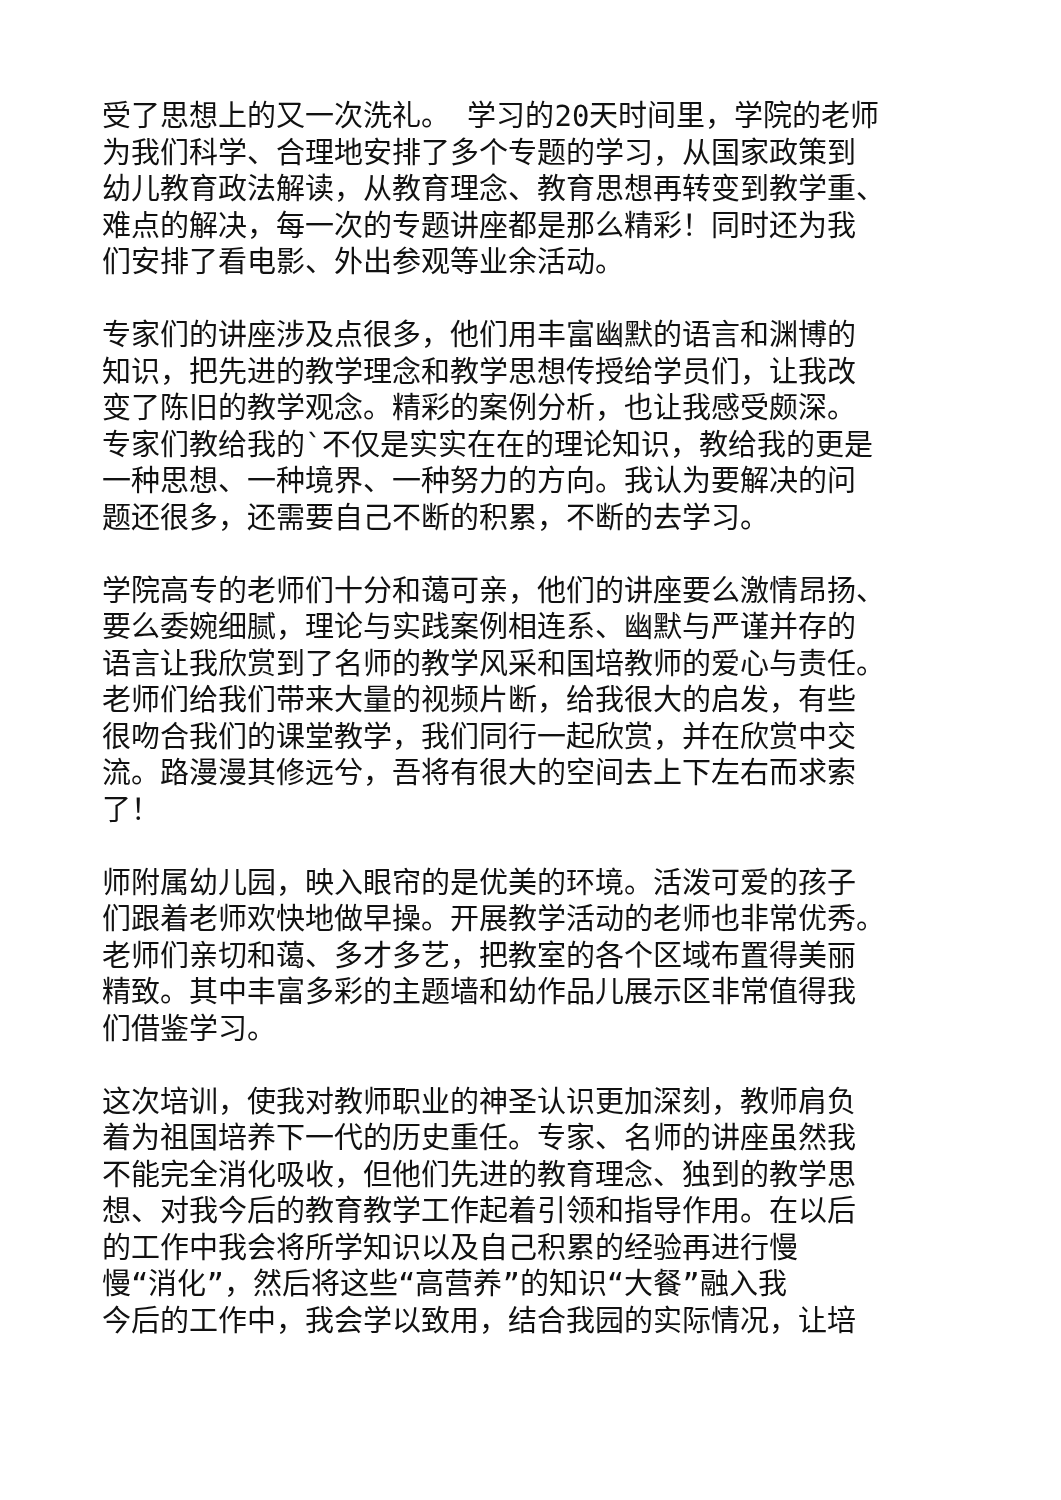受了思想上的又一次洗礼。 学习的20天时间里，学院的老师
为我们科学、合理地安排了多个专题的学习，从国家政策到
幼儿教育政法解读，从教育理念、教育思想再转变到教学重、
难点的解决，每一次的专题讲座都是那么精彩！同时还为我
们安排了看电影、外出参观等业余活动。
专家们的讲座涉及点很多，他们用丰富幽默的语言和渊博的
知识，把先进的教学理念和教学思想传授给学员们，让我改
变了陈旧的教学观念。精彩的案例分析，也让我感受颇深。
专家们教给我的`不仅是实实在在的理论知识，教给我的更是
一种思想、一种境界、一种努力的方向。我认为要解决的问
题还很多，还需要自己不断的积累，不断的去学习。
学院高专的老师们十分和蔼可亲，他们的讲座要么激情昂扬、
要么委婉细腻，理论与实践案例相连系、幽默与严谨并存的
语言让我欣赏到了名师的教学风采和国培教师的爱心与责任。
老师们给我们带来大量的视频片断，给我很大的启发，有些
很吻合我们的课堂教学，我们同行一起欣赏，并在欣赏中交
流。路漫漫其修远兮，吾将有很大的空间去上下左右而求索
了！
师附属幼儿园，映入眼帘的是优美的环境。活泼可爱的孩子
们跟着老师欢快地做早操。开展教学活动的老师也非常优秀。
老师们亲切和蔼、多才多艺，把教室的各个区域布置得美丽
精致。其中丰富多彩的主题墙和幼作品儿展示区非常值得我
们借鉴学习。
这次培训，使我对教师职业的神圣认识更加深刻，教师肩负
着为祖国培养下一代的历史重任。专家、名师的讲座虽然我
不能完全消化吸收，但他们先进的教育理念、独到的教学思
想、对我今后的教育教学工作起着引领和指导作用。在以后
的工作中我会将所学知识以及自己积累的经验再进行慢
慢“消化”，然后将这些“高营养”的知识“大餐”融入我
今后的工作中，我会学以致用，结合我园的实际情况，让培